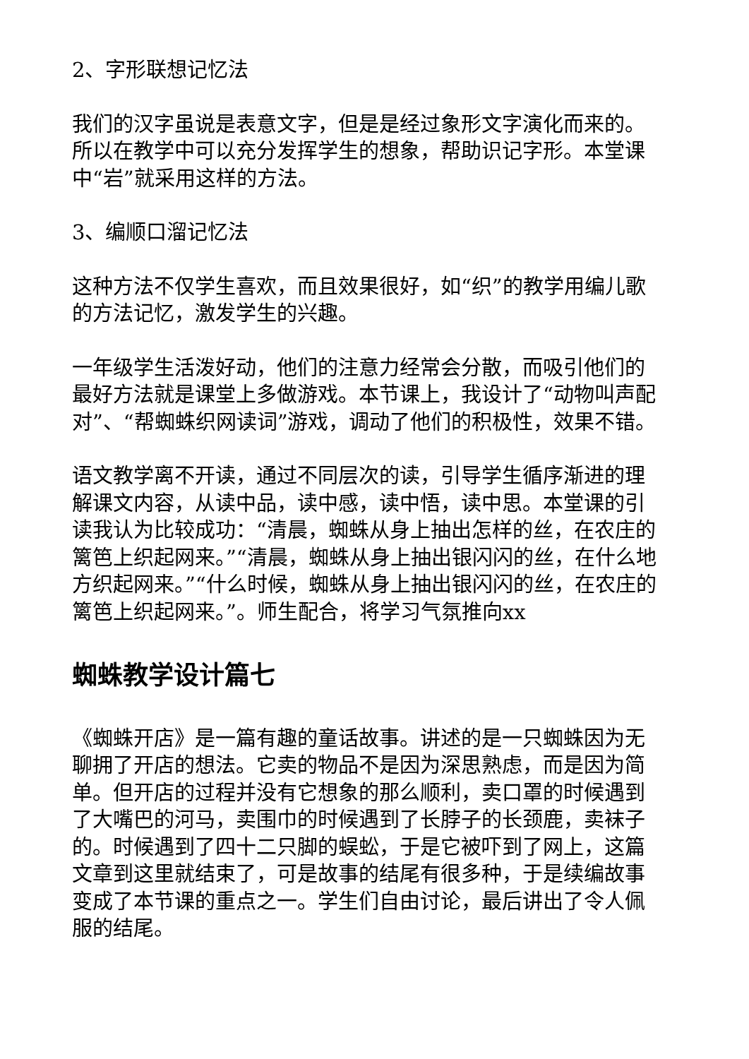2、字形联想记忆法
我们的汉字虽说是表意文字，但是是经过象形文字演化而来的。所以在教学中可以充分发挥学生的想象，帮助识记字形。本堂课中“岩”就采用这样的方法。
3、编顺口溜记忆法
这种方法不仅学生喜欢，而且效果很好，如“织”的教学用编儿歌的方法记忆，激发学生的兴趣。
一年级学生活泼好动，他们的注意力经常会分散，而吸引他们的最好方法就是课堂上多做游戏。本节课上，我设计了“动物叫声配对”、“帮蜘蛛织网读词”游戏，调动了他们的积极性，效果不错。
语文教学离不开读，通过不同层次的读，引导学生循序渐进的理解课文内容，从读中品，读中感，读中悟，读中思。本堂课的引读我认为比较成功：“清晨，蜘蛛从身上抽出怎样的丝，在农庄的篱笆上织起网来。”“清晨，蜘蛛从身上抽出银闪闪的丝，在什么地方织起网来。”“什么时候，蜘蛛从身上抽出银闪闪的丝，在农庄的篱笆上织起网来。”。师生配合，将学习气氛推向xx
蜘蛛教学设计篇七
《蜘蛛开店》是一篇有趣的童话故事。讲述的是一只蜘蛛因为无聊拥了开店的想法。它卖的物品不是因为深思熟虑，而是因为简单。但开店的过程并没有它想象的那么顺利，卖口罩的时候遇到了大嘴巴的河马，卖围巾的时候遇到了长脖子的长颈鹿，卖袜子的。时候遇到了四十二只脚的蜈蚣，于是它被吓到了网上，这篇文章到这里就结束了，可是故事的结尾有很多种，于是续编故事变成了本节课的重点之一。学生们自由讨论，最后讲出了令人佩服的结尾。